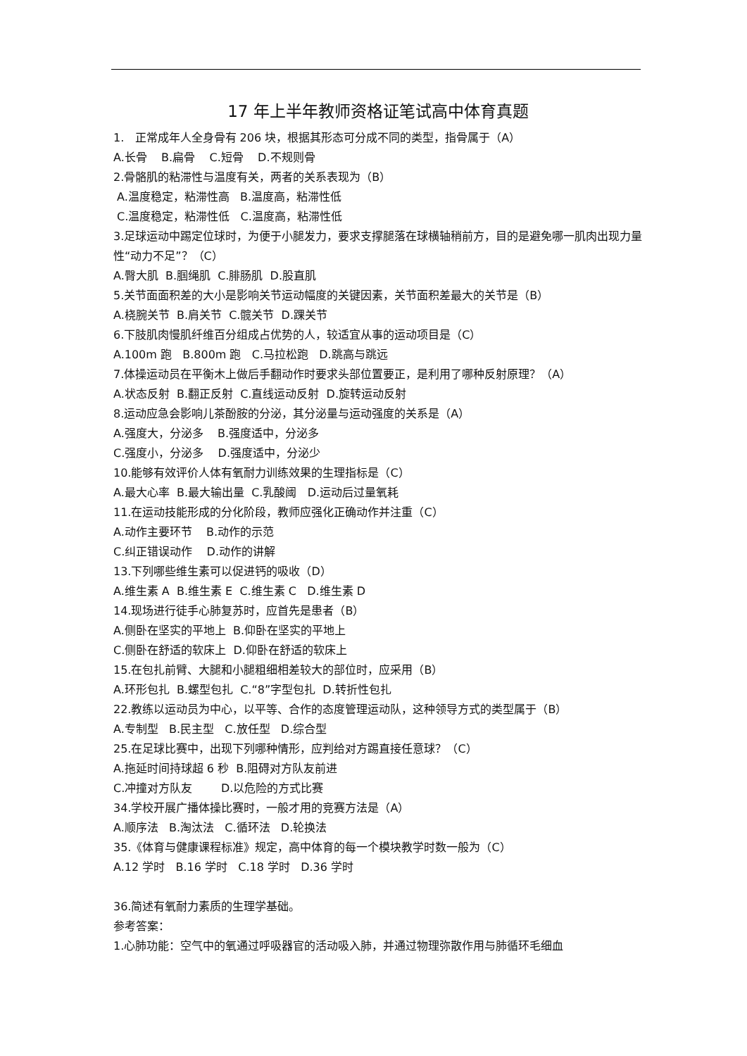17 年上半年教师资格证笔试高中体育真题
1. 正常成年人全身骨有 206 块，根据其形态可分成不同的类型，指骨属于（A）
A.长骨 B.扁骨 C.短骨 D.不规则骨
2.骨骼肌的粘滞性与温度有关，两者的关系表现为（B）
A.温度稳定，粘滞性高 B.温度高，粘滞性低
C.温度稳定，粘滞性低 C.温度高，粘滞性低
3.足球运动中踢定位球时，为便于小腿发力，要求支撑腿落在球横轴稍前方，目的是避免哪一肌肉出现力量性“动力不足”？（C）
A.臀大肌 B.腘绳肌 C.腓肠肌 D.股直肌
5.关节面面积差的大小是影响关节运动幅度的关键因素，关节面积差最大的关节是（B）
A.桡腕关节 B.肩关节 C.髋关节 D.踝关节
6.下肢肌肉慢肌纤维百分组成占优势的人，较适宜从事的运动项目是（C）
A.100m 跑 B.800m 跑 C.马拉松跑 D.跳高与跳远
7.体操运动员在平衡木上做后手翻动作时要求头部位置要正，是利用了哪种反射原理？（A）
A.状态反射 B.翻正反射 C.直线运动反射 D.旋转运动反射
8.运动应急会影响儿茶酚胺的分泌，其分泌量与运动强度的关系是（A）
A.强度大，分泌多 B.强度适中，分泌多
C.强度小，分泌多 D.强度适中，分泌少
10.能够有效评价人体有氧耐力训练效果的生理指标是（C）
A.最大心率 B.最大输出量 C.乳酸阈 D.运动后过量氧耗
11.在运动技能形成的分化阶段，教师应强化正确动作并注重（C）
A.动作主要环节 B.动作的示范
C.纠正错误动作 D.动作的讲解
13.下列哪些维生素可以促进钙的吸收（D）
A.维生素 A B.维生素 E C.维生素 C D.维生素 D
14.现场进行徒手心肺复苏时，应首先是患者（B）
A.侧卧在坚实的平地上 B.仰卧在坚实的平地上
C.侧卧在舒适的软床上 D.仰卧在舒适的软床上
15.在包扎前臂、大腿和小腿粗细相差较大的部位时，应采用（B）
A.环形包扎 B.螺型包扎 C.“8”字型包扎 D.转折性包扎
22.教练以运动员为中心，以平等、合作的态度管理运动队，这种领导方式的类型属于（B）
A.专制型 B.民主型 C.放任型 D.综合型
25.在足球比赛中，出现下列哪种情形，应判给对方踢直接任意球？（C）
A.拖延时间持球超 6 秒 B.阻碍对方队友前进
C.冲撞对方队友 D.以危险的方式比赛
34.学校开展广播体操比赛时，一般才用的竞赛方法是（A）
A.顺序法 B.淘汰法 C.循环法 D.轮换法
35.《体育与健康课程标准》规定，高中体育的每一个模块教学时数一般为（C）
A.12 学时 B.16 学时 C.18 学时 D.36 学时
36.简述有氧耐力素质的生理学基础。
参考答案：
1.心肺功能：空气中的氧通过呼吸器官的活动吸入肺，并通过物理弥散作用与肺循环毛细血